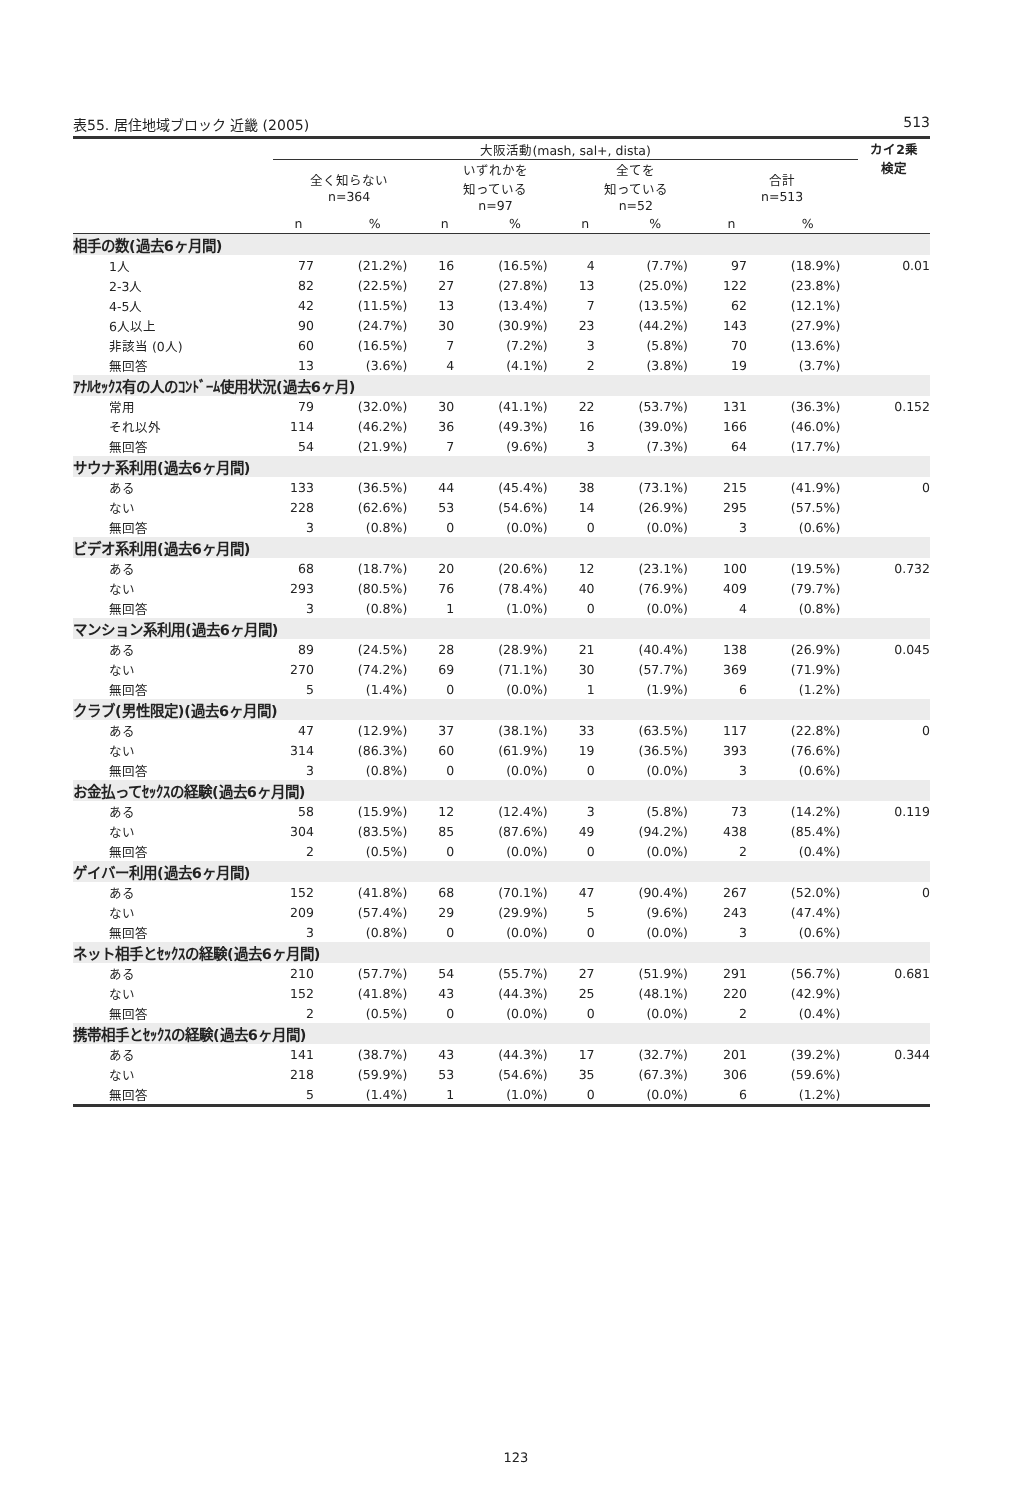表55. 居住地域ブロック 近畿 (2005) 513
| | 大阪活動(mash, sal+, dista) | | | | | | | | カイ2乗 検定 |
| --- | --- | --- | --- | --- | --- | --- | --- | --- | --- |
| | 全く知らない n=364 | | いずれかを 知っている n=97 | | 全てを 知っている n=52 | | 合計 n=513 | | |
| | n | % | n | % | n | % | n | % | |
| 相手の数(過去6ヶ月間) | | | | | | | | | |
| 1人 | 77 | (21.2%) | 16 | (16.5%) | 4 | (7.7%) | 97 | (18.9%) | 0.01 |
| 2-3人 | 82 | (22.5%) | 27 | (27.8%) | 13 | (25.0%) | 122 | (23.8%) | |
| 4-5人 | 42 | (11.5%) | 13 | (13.4%) | 7 | (13.5%) | 62 | (12.1%) | |
| 6人以上 | 90 | (24.7%) | 30 | (30.9%) | 23 | (44.2%) | 143 | (27.9%) | |
| 非該当 (0人) | 60 | (16.5%) | 7 | (7.2%) | 3 | (5.8%) | 70 | (13.6%) | |
| 無回答 | 13 | (3.6%) | 4 | (4.1%) | 2 | (3.8%) | 19 | (3.7%) | |
| ｱﾅﾙｾｯｸｽ有の人のｺﾝﾄﾞｰﾑ使用状況(過去6ヶ月) | | | | | | | | | |
| 常用 | 79 | (32.0%) | 30 | (41.1%) | 22 | (53.7%) | 131 | (36.3%) | 0.152 |
| それ以外 | 114 | (46.2%) | 36 | (49.3%) | 16 | (39.0%) | 166 | (46.0%) | |
| 無回答 | 54 | (21.9%) | 7 | (9.6%) | 3 | (7.3%) | 64 | (17.7%) | |
| サウナ系利用(過去6ヶ月間) | | | | | | | | | |
| ある | 133 | (36.5%) | 44 | (45.4%) | 38 | (73.1%) | 215 | (41.9%) | 0 |
| ない | 228 | (62.6%) | 53 | (54.6%) | 14 | (26.9%) | 295 | (57.5%) | |
| 無回答 | 3 | (0.8%) | 0 | (0.0%) | 0 | (0.0%) | 3 | (0.6%) | |
| ビデオ系利用(過去6ヶ月間) | | | | | | | | | |
| ある | 68 | (18.7%) | 20 | (20.6%) | 12 | (23.1%) | 100 | (19.5%) | 0.732 |
| ない | 293 | (80.5%) | 76 | (78.4%) | 40 | (76.9%) | 409 | (79.7%) | |
| 無回答 | 3 | (0.8%) | 1 | (1.0%) | 0 | (0.0%) | 4 | (0.8%) | |
| マンション系利用(過去6ヶ月間) | | | | | | | | | |
| ある | 89 | (24.5%) | 28 | (28.9%) | 21 | (40.4%) | 138 | (26.9%) | 0.045 |
| ない | 270 | (74.2%) | 69 | (71.1%) | 30 | (57.7%) | 369 | (71.9%) | |
| 無回答 | 5 | (1.4%) | 0 | (0.0%) | 1 | (1.9%) | 6 | (1.2%) | |
| クラブ(男性限定)(過去6ヶ月間) | | | | | | | | | |
| ある | 47 | (12.9%) | 37 | (38.1%) | 33 | (63.5%) | 117 | (22.8%) | 0 |
| ない | 314 | (86.3%) | 60 | (61.9%) | 19 | (36.5%) | 393 | (76.6%) | |
| 無回答 | 3 | (0.8%) | 0 | (0.0%) | 0 | (0.0%) | 3 | (0.6%) | |
| お金払ってｾｯｸｽの経験(過去6ヶ月間) | | | | | | | | | |
| ある | 58 | (15.9%) | 12 | (12.4%) | 3 | (5.8%) | 73 | (14.2%) | 0.119 |
| ない | 304 | (83.5%) | 85 | (87.6%) | 49 | (94.2%) | 438 | (85.4%) | |
| 無回答 | 2 | (0.5%) | 0 | (0.0%) | 0 | (0.0%) | 2 | (0.4%) | |
| ゲイバー利用(過去6ヶ月間) | | | | | | | | | |
| ある | 152 | (41.8%) | 68 | (70.1%) | 47 | (90.4%) | 267 | (52.0%) | 0 |
| ない | 209 | (57.4%) | 29 | (29.9%) | 5 | (9.6%) | 243 | (47.4%) | |
| 無回答 | 3 | (0.8%) | 0 | (0.0%) | 0 | (0.0%) | 3 | (0.6%) | |
| ネット相手とｾｯｸｽの経験(過去6ヶ月間) | | | | | | | | | |
| ある | 210 | (57.7%) | 54 | (55.7%) | 27 | (51.9%) | 291 | (56.7%) | 0.681 |
| ない | 152 | (41.8%) | 43 | (44.3%) | 25 | (48.1%) | 220 | (42.9%) | |
| 無回答 | 2 | (0.5%) | 0 | (0.0%) | 0 | (0.0%) | 2 | (0.4%) | |
| 携帯相手とｾｯｸｽの経験(過去6ヶ月間) | | | | | | | | | |
| ある | 141 | (38.7%) | 43 | (44.3%) | 17 | (32.7%) | 201 | (39.2%) | 0.344 |
| ない | 218 | (59.9%) | 53 | (54.6%) | 35 | (67.3%) | 306 | (59.6%) | |
| 無回答 | 5 | (1.4%) | 1 | (1.0%) | 0 | (0.0%) | 6 | (1.2%) | |
123